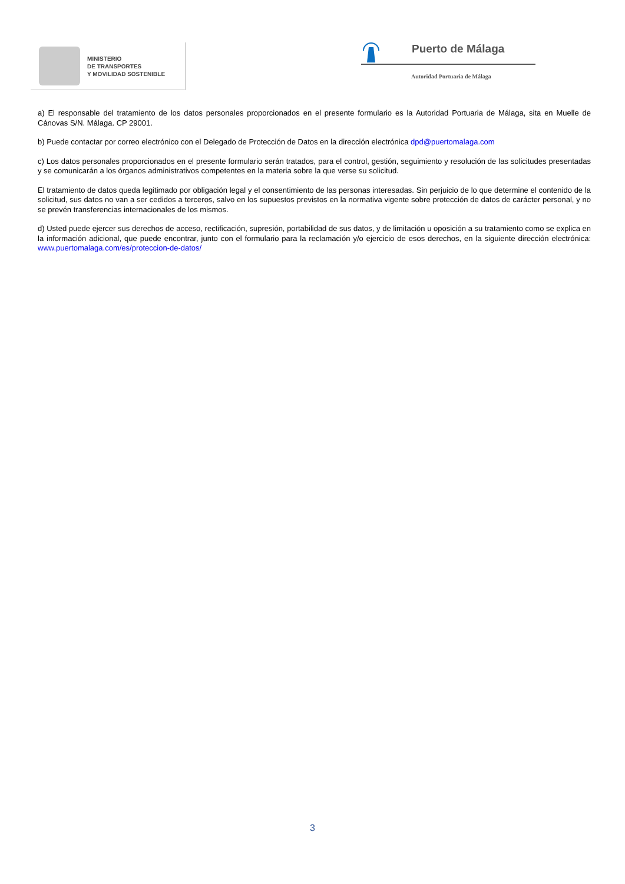MINISTERIO
DE TRANSPORTES
Y MOVILIDAD SOSTENIBLE
Puerto de Málaga
Autoridad Portuaria de Málaga
a) El responsable del tratamiento de los datos personales proporcionados en el presente formulario es la Autoridad Portuaria de Málaga, sita en Muelle de Cánovas S/N. Málaga. CP 29001.
b) Puede contactar por correo electrónico con el Delegado de Protección de Datos en la dirección electrónica dpd@puertomalaga.com
c) Los datos personales proporcionados en el presente formulario serán tratados, para el control, gestión, seguimiento y resolución de las solicitudes presentadas y se comunicarán a los órganos administrativos competentes en la materia sobre la que verse su solicitud.
El tratamiento de datos queda legitimado por obligación legal y el consentimiento de las personas interesadas. Sin perjuicio de lo que determine el contenido de la solicitud, sus datos no van a ser cedidos a terceros, salvo en los supuestos previstos en la normativa vigente sobre protección de datos de carácter personal, y no se prevén transferencias internacionales de los mismos.
d) Usted puede ejercer sus derechos de acceso, rectificación, supresión, portabilidad de sus datos, y de limitación u oposición a su tratamiento como se explica en la información adicional, que puede encontrar, junto con el formulario para la reclamación y/o ejercicio de esos derechos, en la siguiente dirección electrónica: www.puertomalaga.com/es/proteccion-de-datos/
3